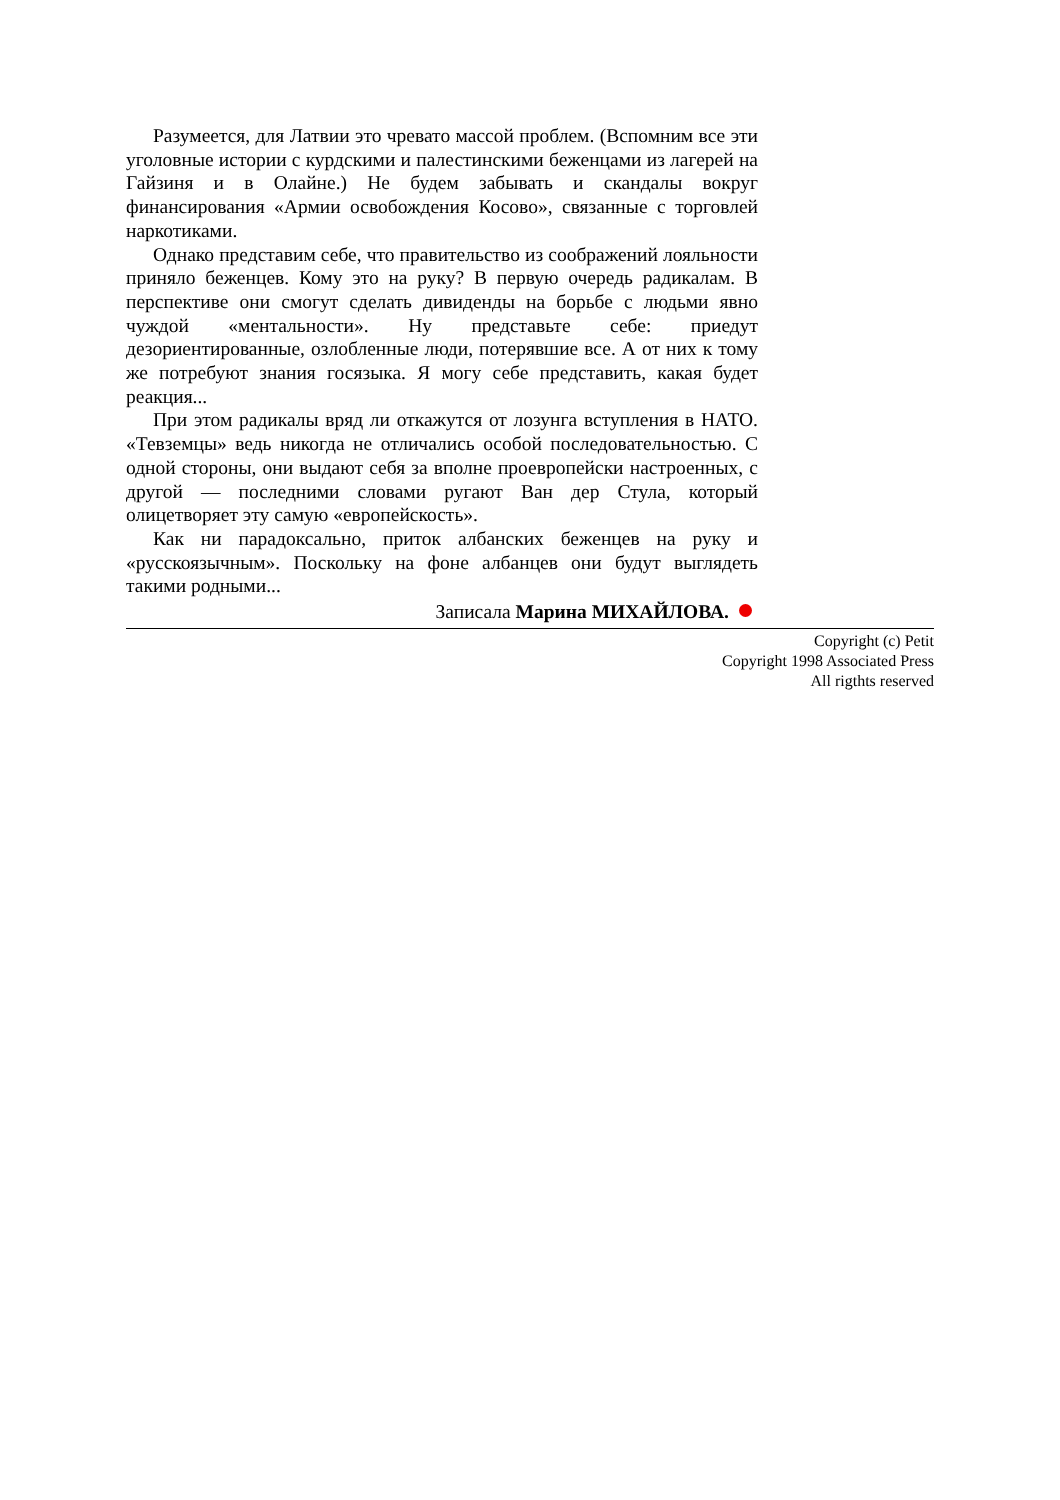Разумеется, для Латвии это чревато массой проблем. (Вспомним все эти уголовные истории с курдскими и палестинскими беженцами из лагерей на Гайзиня и в Олайне.) Не будем забывать и скандалы вокруг финансирования «Армии освобождения Косово», связанные с торговлей наркотиками.
Однако представим себе, что правительство из соображений лояльности приняло беженцев. Кому это на руку? В первую очередь радикалам. В перспективе они смогут сделать дивиденды на борьбе с людьми явно чуждой «ментальности». Ну представьте себе: приедут дезориентированные, озлобленные люди, потерявшие все. А от них к тому же потребуют знания госязыка. Я могу себе представить, какая будет реакция...
При этом радикалы вряд ли откажутся от лозунга вступления в НАТО. «Тевземцы» ведь никогда не отличались особой последовательностью. С одной стороны, они выдают себя за вполне проевропейски настроенных, с другой — последними словами ругают Ван дер Стула, который олицетворяет эту самую «европейскость».
Как ни парадоксально, приток албанских беженцев на руку и «русскоязычным». Поскольку на фоне албанцев они будут выглядеть такими родными...
Записала Марина МИХАЙЛОВА.
Copyright (c) Petit
Copyright 1998 Associated Press
All rigthts reserved